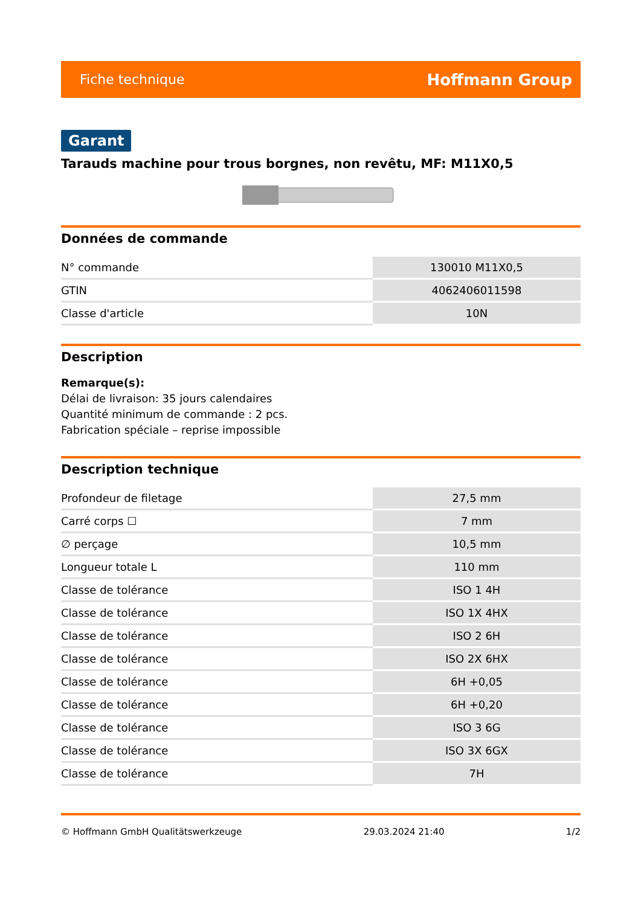Fiche technique Hoffmann Group
Garant
Tarauds machine pour trous borgnes, non revêtu, MF: M11X0,5
Données de commande
| N° commande | 130010 M11X0,5 |
| GTIN | 4062406011598 |
| Classe d'article | 10N |
Description
Remarque(s):
Délai de livraison: 35 jours calendaires
Quantité minimum de commande : 2 pcs.
Fabrication spéciale – reprise impossible
Description technique
| Profondeur de filetage | 27,5 mm |
| Carré corps ☐ | 7 mm |
| ∅ perçage | 10,5 mm |
| Longueur totale L | 110 mm |
| Classe de tolérance | ISO 1 4H |
| Classe de tolérance | ISO 1X 4HX |
| Classe de tolérance | ISO 2 6H |
| Classe de tolérance | ISO 2X 6HX |
| Classe de tolérance | 6H +0,05 |
| Classe de tolérance | 6H +0,20 |
| Classe de tolérance | ISO 3 6G |
| Classe de tolérance | ISO 3X 6GX |
| Classe de tolérance | 7H |
© Hoffmann GmbH Qualitätswerkzeuge 29.03.2024 21:40 1/2